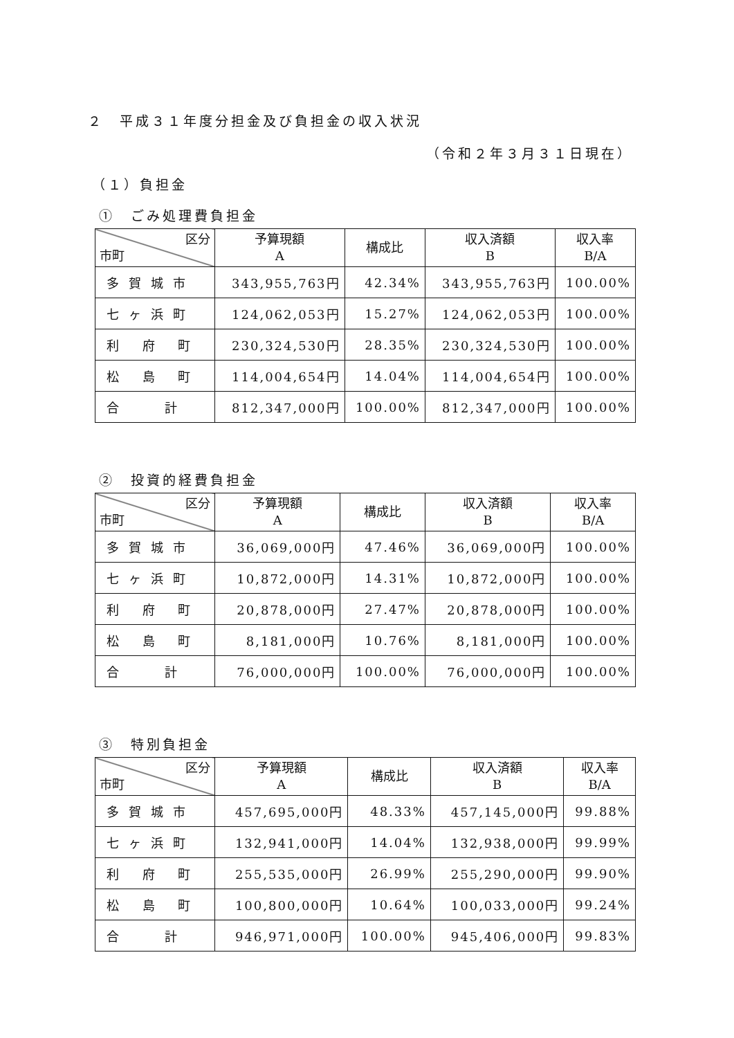２　平成３１年度分担金及び負担金の収入状況
（令和２年３月３１日現在）
（１）負担金
①　ごみ処理費負担金
| 区分 市町 | 予算現額 A | 構成比 | 収入済額 B | 収入率 B/A |
| --- | --- | --- | --- | --- |
| 多賀城市 | 343,955,763円 | 42.34% | 343,955,763円 | 100.00% |
| 七ヶ浜町 | 124,062,053円 | 15.27% | 124,062,053円 | 100.00% |
| 利 府 町 | 230,324,530円 | 28.35% | 230,324,530円 | 100.00% |
| 松 島 町 | 114,004,654円 | 14.04% | 114,004,654円 | 100.00% |
| 合 計 | 812,347,000円 | 100.00% | 812,347,000円 | 100.00% |
②　投資的経費負担金
| 区分 市町 | 予算現額 A | 構成比 | 収入済額 B | 収入率 B/A |
| --- | --- | --- | --- | --- |
| 多賀城市 | 36,069,000円 | 47.46% | 36,069,000円 | 100.00% |
| 七ヶ浜町 | 10,872,000円 | 14.31% | 10,872,000円 | 100.00% |
| 利 府 町 | 20,878,000円 | 27.47% | 20,878,000円 | 100.00% |
| 松 島 町 | 8,181,000円 | 10.76% | 8,181,000円 | 100.00% |
| 合 計 | 76,000,000円 | 100.00% | 76,000,000円 | 100.00% |
③　特別負担金
| 区分 市町 | 予算現額 A | 構成比 | 収入済額 B | 収入率 B/A |
| --- | --- | --- | --- | --- |
| 多賀城市 | 457,695,000円 | 48.33% | 457,145,000円 | 99.88% |
| 七ヶ浜町 | 132,941,000円 | 14.04% | 132,938,000円 | 99.99% |
| 利 府 町 | 255,535,000円 | 26.99% | 255,290,000円 | 99.90% |
| 松 島 町 | 100,800,000円 | 10.64% | 100,033,000円 | 99.24% |
| 合 計 | 946,971,000円 | 100.00% | 945,406,000円 | 99.83% |